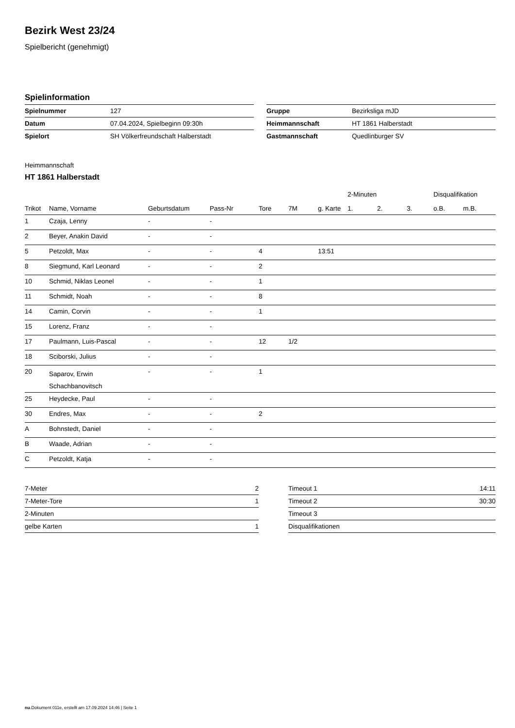Bezirk West 23/24
Spielbericht (genehmigt)
Spielinformation
| Spielnummer | 127 |
| Datum | 07.04.2024, Spielbeginn 09:30h |
| Spielort | SH Völkerfreundschaft Halberstadt |
| Gruppe | Bezirksliga mJD |
| Heimmannschaft | HT 1861 Halberstadt |
| Gastmannschaft | Quedlinburger SV |
Heimmannschaft
HT 1861 Halberstadt
| | | | | | | | 2-Minuten | | | Disqualifikation | |
| --- | --- | --- | --- | --- | --- | --- | --- | --- | --- | --- | --- |
| Trikot | Name, Vorname | Geburtsdatum | Pass-Nr | Tore | 7M | g. Karte | 1. | 2. | 3. | o.B. | m.B. |
| 1 | Czaja, Lenny | - | - | | | | | | | | |
| 2 | Beyer, Anakin David | - | - | | | | | | | | |
| 5 | Petzoldt, Max | - | - | 4 | | 13:51 | | | | | |
| 8 | Siegmund, Karl Leonard | - | - | 2 | | | | | | | |
| 10 | Schmid, Niklas Leonel | - | - | 1 | | | | | | | |
| 11 | Schmidt, Noah | - | - | 8 | | | | | | | |
| 14 | Camin, Corvin | - | - | 1 | | | | | | | |
| 15 | Lorenz, Franz | - | - | | | | | | | | |
| 17 | Paulmann, Luis-Pascal | - | - | 12 | 1/2 | | | | | | |
| 18 | Sciborski, Julius | - | - | | | | | | | | |
| 20 | Saparov, Erwin Schachbanovitsch | - | - | 1 | | | | | | | |
| 25 | Heydecke, Paul | - | - | | | | | | | | |
| 30 | Endres, Max | - | - | 2 | | | | | | | |
| A | Bohnstedt, Daniel | - | - | | | | | | | | |
| B | Waade, Adrian | - | - | | | | | | | | |
| C | Petzoldt, Katja | - | - | | | | | | | | |
| 7-Meter | 2 |
| 7-Meter-Tore | 1 |
| 2-Minuten | |
| gelbe Karten | 1 |
| Timeout 1 | 14:11 |
| Timeout 2 | 30:30 |
| Timeout 3 | |
| Disqualifikationen | |
nu.Dokument 011e, erstellt am 17.09.2024 14:46 | Seite 1